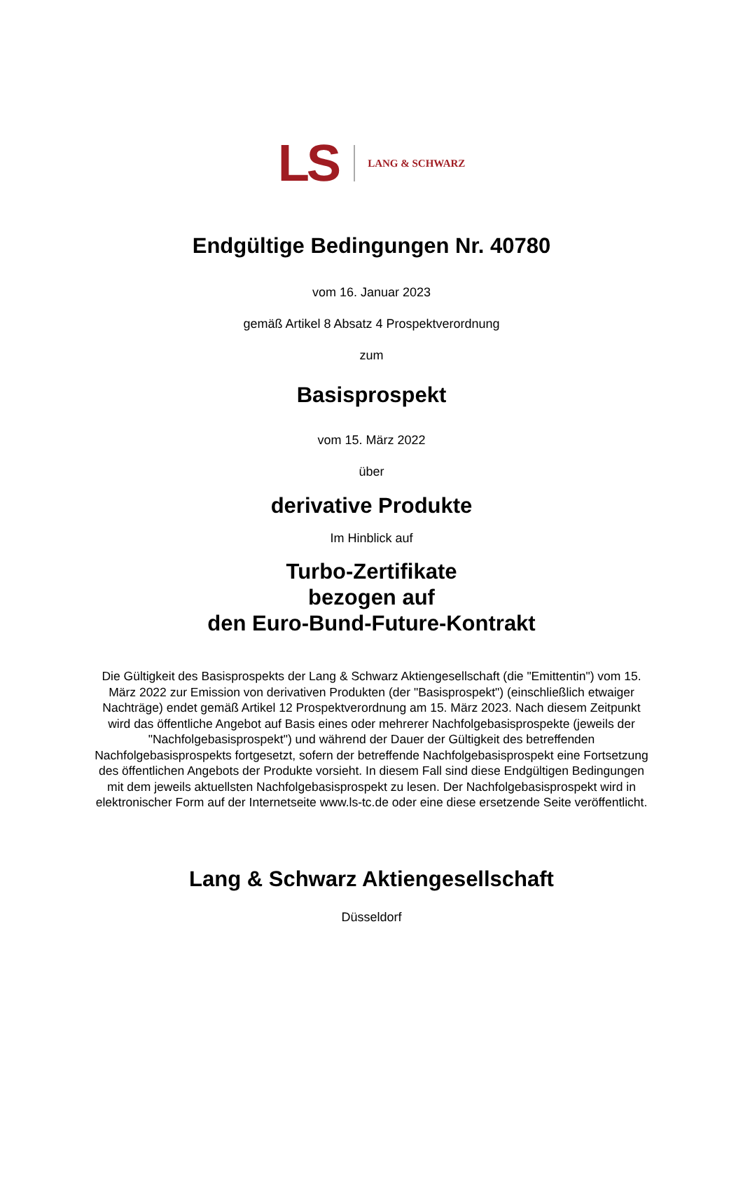LS LANG & SCHWARZ
Endgültige Bedingungen Nr. 40780
vom 16. Januar 2023
gemäß Artikel 8 Absatz 4 Prospektverordnung
zum
Basisprospekt
vom 15. März 2022
über
derivative Produkte
Im Hinblick auf
Turbo-Zertifikate
bezogen auf
den Euro-Bund-Future-Kontrakt
Die Gültigkeit des Basisprospekts der Lang & Schwarz Aktiengesellschaft (die "Emittentin") vom 15. März 2022 zur Emission von derivativen Produkten (der "Basisprospekt") (einschließlich etwaiger Nachträge) endet gemäß Artikel 12 Prospektverordnung am 15. März 2023. Nach diesem Zeitpunkt wird das öffentliche Angebot auf Basis eines oder mehrerer Nachfolgebasisprospekte (jeweils der "Nachfolgebasisprospekt") und während der Dauer der Gültigkeit des betreffenden Nachfolgebasisprospekts fortgesetzt, sofern der betreffende Nachfolgebasisprospekt eine Fortsetzung des öffentlichen Angebots der Produkte vorsieht. In diesem Fall sind diese Endgültigen Bedingungen mit dem jeweils aktuellsten Nachfolgebasisprospekt zu lesen. Der Nachfolgebasisprospekt wird in elektronischer Form auf der Internetseite www.ls-tc.de oder eine diese ersetzende Seite veröffentlicht.
Lang & Schwarz Aktiengesellschaft
Düsseldorf